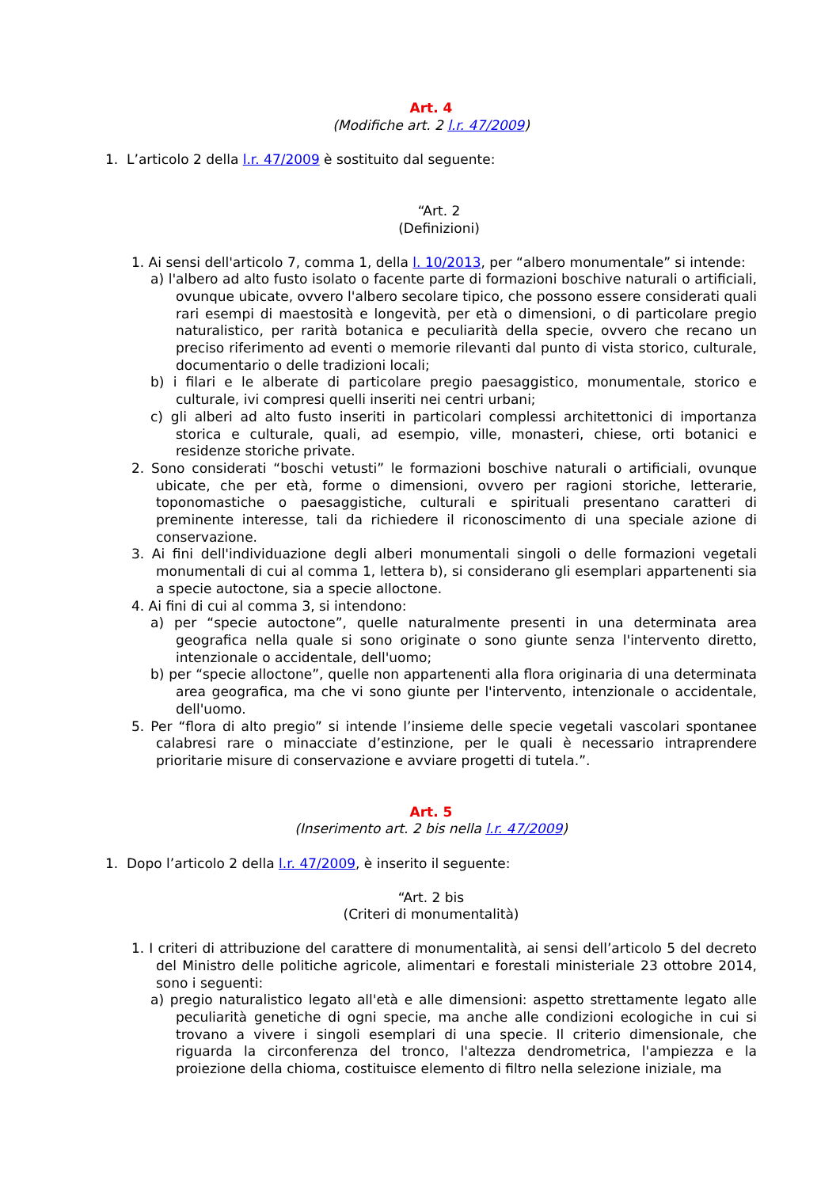Art. 4
(Modifiche art. 2 l.r. 47/2009)
1. L’articolo 2 della l.r. 47/2009 è sostituito dal seguente:
“Art. 2
(Definizioni)
1. Ai sensi dell'articolo 7, comma 1, della l. 10/2013, per “albero monumentale” si intende:
a) l'albero ad alto fusto isolato o facente parte di formazioni boschive naturali o artificiali, ovunque ubicate, ovvero l'albero secolare tipico, che possono essere considerati quali rari esempi di maestosità e longevità, per età o dimensioni, o di particolare pregio naturalistico, per rarità botanica e peculiarità della specie, ovvero che recano un preciso riferimento ad eventi o memorie rilevanti dal punto di vista storico, culturale, documentario o delle tradizioni locali;
b) i filari e le alberate di particolare pregio paesaggistico, monumentale, storico e culturale, ivi compresi quelli inseriti nei centri urbani;
c) gli alberi ad alto fusto inseriti in particolari complessi architettonici di importanza storica e culturale, quali, ad esempio, ville, monasteri, chiese, orti botanici e residenze storiche private.
2. Sono considerati “boschi vetusti” le formazioni boschive naturali o artificiali, ovunque ubicate, che per età, forme o dimensioni, ovvero per ragioni storiche, letterarie, toponomastiche o paesaggistiche, culturali e spirituali presentano caratteri di preminente interesse, tali da richiedere il riconoscimento di una speciale azione di conservazione.
3. Ai fini dell'individuazione degli alberi monumentali singoli o delle formazioni vegetali monumentali di cui al comma 1, lettera b), si considerano gli esemplari appartenenti sia a specie autoctone, sia a specie alloctone.
4. Ai fini di cui al comma 3, si intendono:
a) per “specie autoctone”, quelle naturalmente presenti in una determinata area geografica nella quale si sono originate o sono giunte senza l'intervento diretto, intenzionale o accidentale, dell'uomo;
b) per “specie alloctone”, quelle non appartenenti alla flora originaria di una determinata area geografica, ma che vi sono giunte per l'intervento, intenzionale o accidentale, dell'uomo.
5. Per “flora di alto pregio” si intende l’insieme delle specie vegetali vascolari spontanee calabresi rare o minacciate d’estinzione, per le quali è necessario intraprendere prioritarie misure di conservazione e avviare progetti di tutela.”.
Art. 5
(Inserimento art. 2 bis nella l.r. 47/2009)
1. Dopo l’articolo 2 della l.r. 47/2009, è inserito il seguente:
“Art. 2 bis
(Criteri di monumentalità)
1. I criteri di attribuzione del carattere di monumentalità, ai sensi dell’articolo 5 del decreto del Ministro delle politiche agricole, alimentari e forestali ministeriale 23 ottobre 2014, sono i seguenti:
a) pregio naturalistico legato all'età e alle dimensioni: aspetto strettamente legato alle peculiarità genetiche di ogni specie, ma anche alle condizioni ecologiche in cui si trovano a vivere i singoli esemplari di una specie. Il criterio dimensionale, che riguarda la circonferenza del tronco, l'altezza dendrometrica, l'ampiezza e la proiezione della chioma, costituisce elemento di filtro nella selezione iniziale, ma